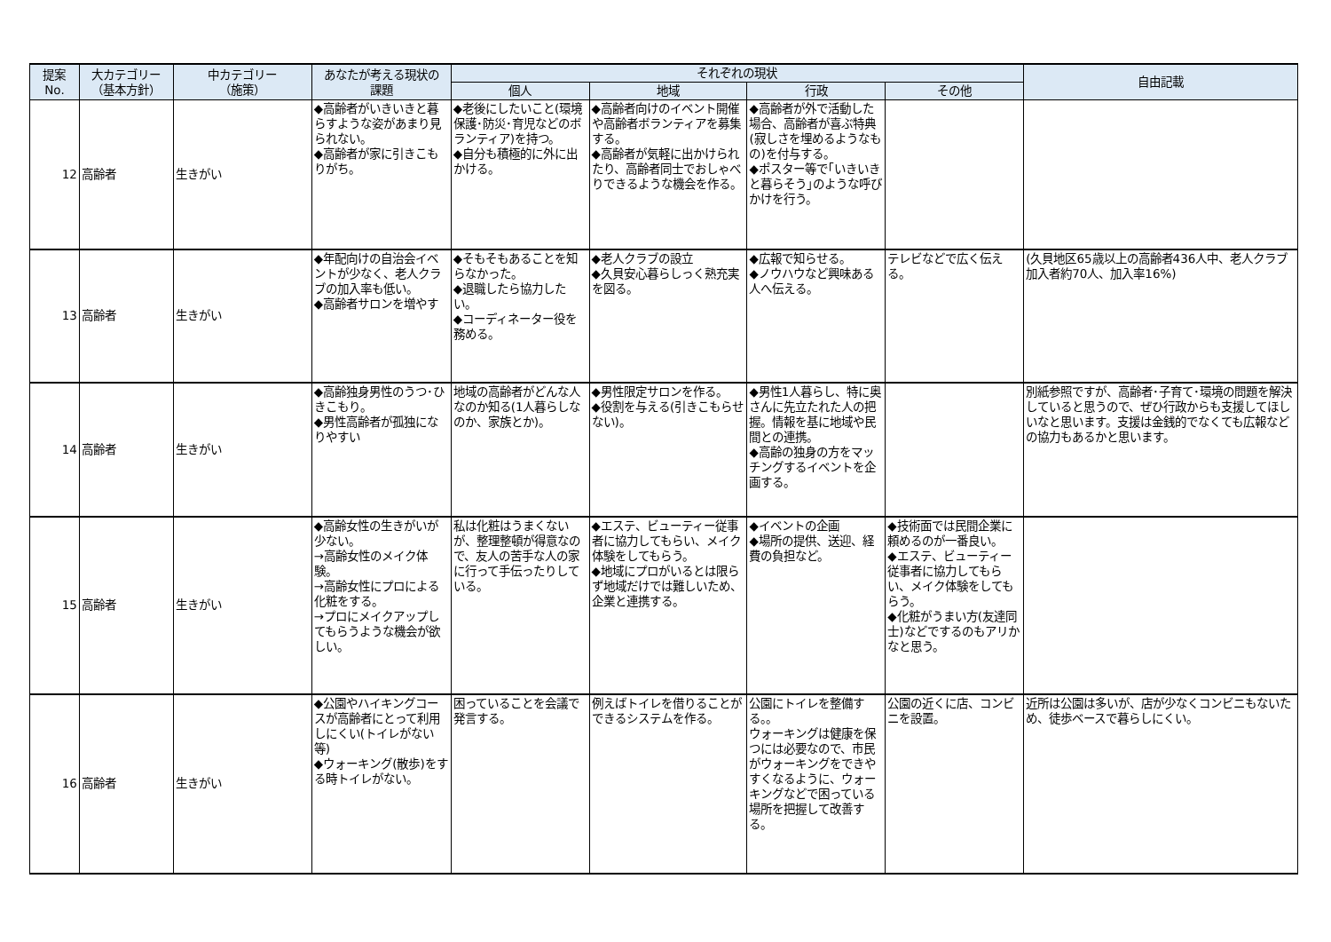| 提案 No. | 大カテゴリー （基本方針） | 中カテゴリー （施策） | あなたが考える現状の 課題 | それぞれの現状 | | | | 自由記載 |
| --- | --- | --- | --- | --- | --- | --- | --- | --- |
| | | | | 個人 | 地域 | 行政 | その他 | |
| 12 | 高齢者 | 生きがい | ◆高齢者がいきいきと暮らすような姿があまり見られない。 ◆高齢者が家に引きこもりがち。 | ◆老後にしたいこと(環境保護･防災･育児などのボランティア)を持つ。 ◆自分も積極的に外に出かける。 | ◆高齢者向けのイベント開催や高齢者ボランティアを募集する。 ◆高齢者が気軽に出かけられたり、高齢者同士でおしゃべりできるような機会を作る。 | ◆高齢者が外で活動した場合、高齢者が喜ぶ特典(寂しさを埋めるようなもの)を付与する。 ◆ポスター等で｢いきいきと暮らそう｣のような呼びかけを行う。 | | |
| 13 | 高齢者 | 生きがい | ◆年配向けの自治会イベントが少なく、老人クラブの加入率も低い。 ◆高齢者サロンを増やす | ◆そもそもあることを知らなかった。 ◆退職したら協力したい。 ◆コーディネーター役を務める。 | ◆老人クラブの設立 ◆久貝安心暮らしっく熟充実を図る。 | ◆広報で知らせる。 ◆ノウハウなど興味ある人へ伝える。 | テレビなどで広く伝える。 | (久貝地区65歳以上の高齢者436人中、老人クラブ加入者約70人、加入率16%) |
| 14 | 高齢者 | 生きがい | ◆高齢独身男性のうつ･ひきこもり。 ◆男性高齢者が孤独になりやすい | 地域の高齢者がどんな人なのか知る(1人暮らしなのか、家族とか)。 | ◆男性限定サロンを作る。 ◆役割を与える(引きこもらせない)。 | ◆男性1人暮らし、特に奥さんに先立たれた人の把握。情報を基に地域や民間との連携。 ◆高齢の独身の方をマッチングするイベントを企画する。 | | 別紙参照ですが、高齢者･子育て･環境の問題を解決していると思うので、ぜひ行政からも支援してほしいなと思います。支援は金銭的でなくても広報などの協力もあるかと思います。 |
| 15 | 高齢者 | 生きがい | ◆高齢女性の生きがいが少ない。 →高齢女性のメイク体験。 →高齢女性にプロによる化粧をする。 →プロにメイクアップしてもらうような機会が欲しい。 | 私は化粧はうまくないが、整理整頓が得意なので、友人の苦手な人の家に行って手伝ったりしている。 | ◆エステ、ビューティー従事者に協力してもらい、メイク体験をしてもらう。 ◆地域にプロがいるとは限らず地域だけでは難しいため、企業と連携する。 | ◆イベントの企画 ◆場所の提供、送迎、経費の負担など。 | ◆技術面では民間企業に頼めるのが一番良い。 ◆エステ、ビューティー従事者に協力してもらい、メイク体験をしてもらう。 ◆化粧がうまい方(友達同士)などでするのもアリかなと思う。 | |
| 16 | 高齢者 | 生きがい | ◆公園やハイキングコースが高齢者にとって利用しにくい(トイレがない等) ◆ウォーキング(散歩)をする時トイレがない。 | 困っていることを会議で発言する。 | 例えばトイレを借りることができるシステムを作る。 | 公園にトイレを整備する。。 ウォーキングは健康を保つには必要なので、市民がウォーキングをできやすくなるように、ウォーキングなどで困っている場所を把握して改善する。 | 公園の近くに店、コンビニを設置。 | 近所は公園は多いが、店が少なくコンビニもないため、徒歩ベースで暮らしにくい。 |